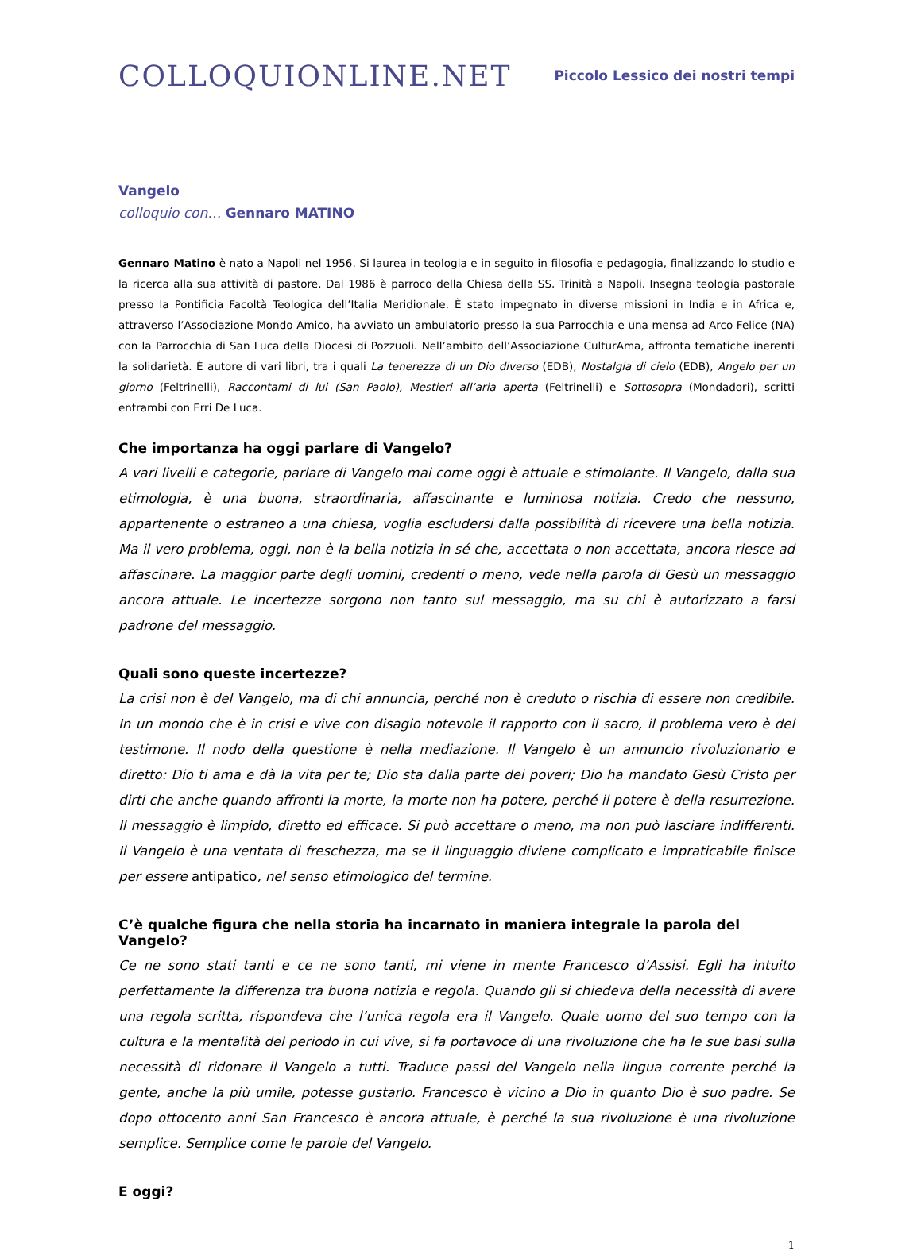COLLOQUIONLINE.NET
Piccolo Lessico dei nostri tempi
Vangelo
colloquio con… Gennaro MATINO
Gennaro Matino è nato a Napoli nel 1956. Si laurea in teologia e in seguito in filosofia e pedagogia, finalizzando lo studio e la ricerca alla sua attività di pastore. Dal 1986 è parroco della Chiesa della SS. Trinità a Napoli. Insegna teologia pastorale presso la Pontificia Facoltà Teologica dell’Italia Meridionale. È stato impegnato in diverse missioni in India e in Africa e, attraverso l’Associazione Mondo Amico, ha avviato un ambulatorio presso la sua Parrocchia e una mensa ad Arco Felice (NA) con la Parrocchia di San Luca della Diocesi di Pozzuoli. Nell’ambito dell’Associazione CulturAma, affronta tematiche inerenti la solidarietà. È autore di vari libri, tra i quali La tenerezza di un Dio diverso (EDB), Nostalgia di cielo (EDB), Angelo per un giorno (Feltrinelli), Raccontami di lui (San Paolo), Mestieri all’aria aperta (Feltrinelli) e Sottosopra (Mondadori), scritti entrambi con Erri De Luca.
Che importanza ha oggi parlare di Vangelo?
A vari livelli e categorie, parlare di Vangelo mai come oggi è attuale e stimolante. Il Vangelo, dalla sua etimologia, è una buona, straordinaria, affascinante e luminosa notizia. Credo che nessuno, appartenente o estraneo a una chiesa, voglia escludersi dalla possibilità di ricevere una bella notizia. Ma il vero problema, oggi, non è la bella notizia in sé che, accettata o non accettata, ancora riesce ad affascinare. La maggior parte degli uomini, credenti o meno, vede nella parola di Gesù un messaggio ancora attuale. Le incertezze sorgono non tanto sul messaggio, ma su chi è autorizzato a farsi padrone del messaggio.
Quali sono queste incertezze?
La crisi non è del Vangelo, ma di chi annuncia, perché non è creduto o rischia di essere non credibile. In un mondo che è in crisi e vive con disagio notevole il rapporto con il sacro, il problema vero è del testimone. Il nodo della questione è nella mediazione. Il Vangelo è un annuncio rivoluzionario e diretto: Dio ti ama e dà la vita per te; Dio sta dalla parte dei poveri; Dio ha mandato Gesù Cristo per dirti che anche quando affronti la morte, la morte non ha potere, perché il potere è della resurrezione. Il messaggio è limpido, diretto ed efficace. Si può accettare o meno, ma non può lasciare indifferenti. Il Vangelo è una ventata di freschezza, ma se il linguaggio diviene complicato e impraticabile finisce per essere antipatico, nel senso etimologico del termine.
C’è qualche figura che nella storia ha incarnato in maniera integrale la parola del Vangelo?
Ce ne sono stati tanti e ce ne sono tanti, mi viene in mente Francesco d’Assisi. Egli ha intuito perfettamente la differenza tra buona notizia e regola. Quando gli si chiedeva della necessità di avere una regola scritta, rispondeva che l’unica regola era il Vangelo. Quale uomo del suo tempo con la cultura e la mentalità del periodo in cui vive, si fa portavoce di una rivoluzione che ha le sue basi sulla necessità di ridonare il Vangelo a tutti. Traduce passi del Vangelo nella lingua corrente perché la gente, anche la più umile, potesse gustarlo. Francesco è vicino a Dio in quanto Dio è suo padre. Se dopo ottocento anni San Francesco è ancora attuale, è perché la sua rivoluzione è una rivoluzione semplice. Semplice come le parole del Vangelo.
E oggi?
1